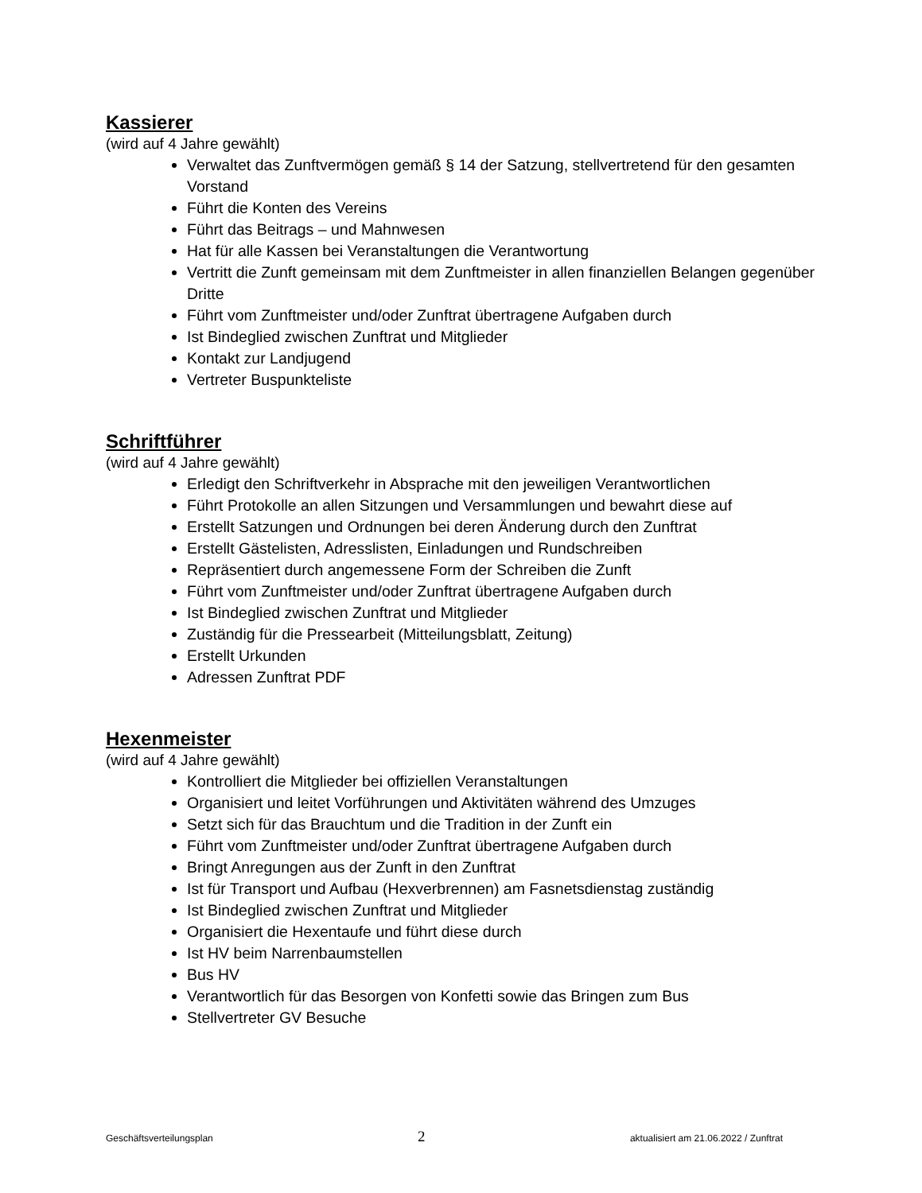Kassierer
(wird auf 4 Jahre gewählt)
Verwaltet das Zunftvermögen gemäß § 14 der Satzung, stellvertretend für den gesamten Vorstand
Führt die Konten des Vereins
Führt das Beitrags – und Mahnwesen
Hat für alle Kassen bei Veranstaltungen die Verantwortung
Vertritt die Zunft gemeinsam mit dem Zunftmeister in allen finanziellen Belangen gegenüber Dritte
Führt vom Zunftmeister und/oder Zunftrat übertragene Aufgaben durch
Ist Bindeglied zwischen Zunftrat und Mitglieder
Kontakt zur Landjugend
Vertreter Buspunkteliste
Schriftführer
(wird auf 4 Jahre gewählt)
Erledigt den Schriftverkehr in Absprache mit den jeweiligen Verantwortlichen
Führt Protokolle an allen Sitzungen und Versammlungen und bewahrt diese auf
Erstellt Satzungen und Ordnungen bei deren Änderung durch den Zunftrat
Erstellt Gästelisten, Adresslisten, Einladungen und Rundschreiben
Repräsentiert durch angemessene Form der Schreiben die Zunft
Führt vom Zunftmeister und/oder Zunftrat übertragene Aufgaben durch
Ist Bindeglied zwischen Zunftrat und Mitglieder
Zuständig für die Pressearbeit (Mitteilungsblatt, Zeitung)
Erstellt Urkunden
Adressen Zunftrat PDF
Hexenmeister
(wird auf 4 Jahre gewählt)
Kontrolliert die Mitglieder bei offiziellen Veranstaltungen
Organisiert und leitet Vorführungen und Aktivitäten während des Umzuges
Setzt sich für das Brauchtum und die Tradition in der Zunft ein
Führt vom Zunftmeister und/oder Zunftrat übertragene Aufgaben durch
Bringt Anregungen aus der Zunft in den Zunftrat
Ist für Transport und Aufbau (Hexverbrennen) am Fasnetsdienstag zuständig
Ist Bindeglied zwischen Zunftrat und Mitglieder
Organisiert die Hexentaufe und führt diese durch
Ist HV beim Narrenbaumstellen
Bus HV
Verantwortlich für das Besorgen von Konfetti sowie das Bringen zum Bus
Stellvertreter GV Besuche
Geschäftsverteilungsplan 2 aktualisiert am 21.06.2022 / Zunftrat